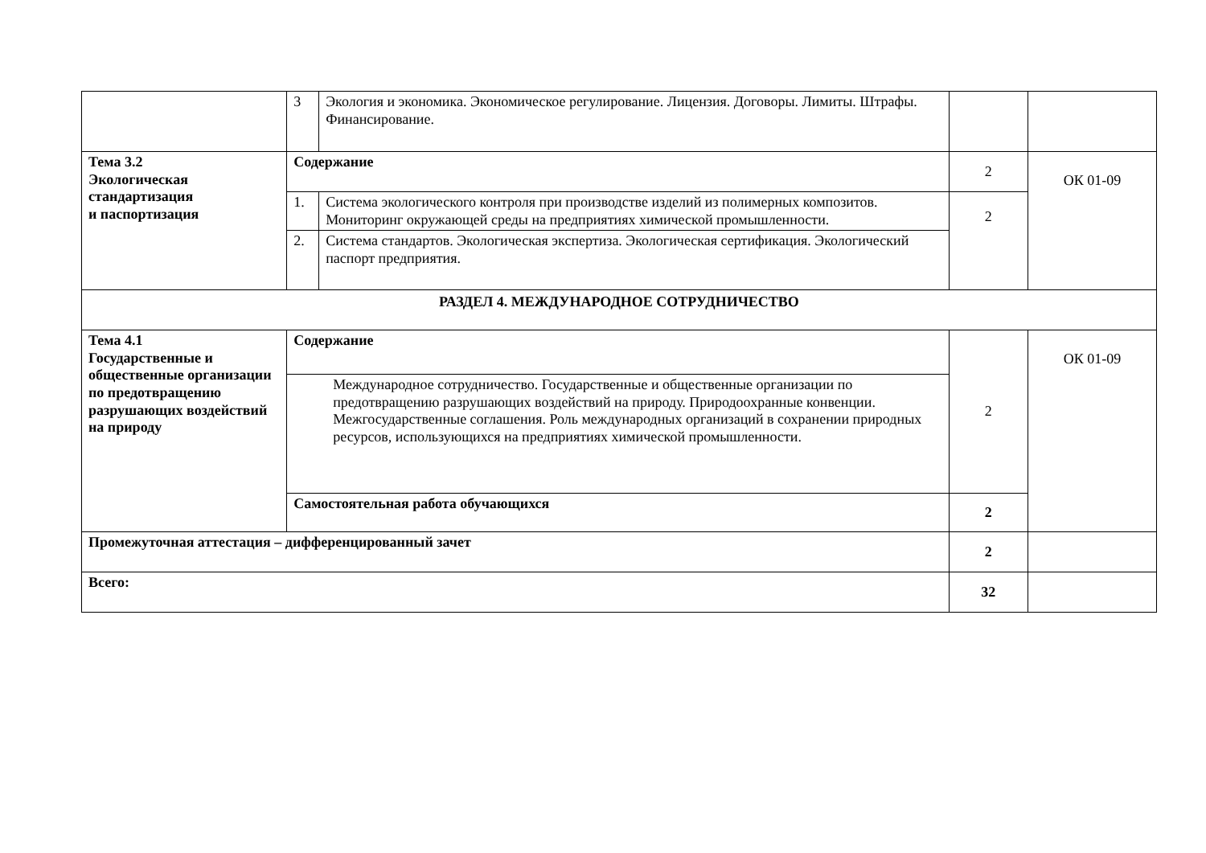| | 3 | Экология и экономика. Экономическое регулирование. Лицензия. Договоры. Лимиты. Штрафы. Финансирование. | | |
| Тема 3.2 Экологическая стандартизация и паспортизация | Содержание | | 2 | ОК 01-09 |
| | 1. | Система экологического контроля при производстве изделий из полимерных композитов. Мониторинг окружающей среды на предприятиях химической промышленности. | 2 | |
| | 2. | Система стандартов. Экологическая экспертиза. Экологическая сертификация. Экологический паспорт предприятия. | | |
| РАЗДЕЛ 4. МЕЖДУНАРОДНОЕ СОТРУДНИЧЕСТВО | | | | |
| Тема 4.1 Государственные и общественные организации по предотвращению разрушающих воздействий на природу | Содержание | | 2 | ОК 01-09 |
| | Международное сотрудничество. Государственные и общественные организации по предотвращению разрушающих воздействий на природу. Природоохранные конвенции. Межгосударственные соглашения. Роль международных организаций в сохранении природных ресурсов, использующихся на предприятиях химической промышленности. | | | |
| | Самостоятельная работа обучающихся | | 2 | |
| Промежуточная аттестация – дифференцированный зачет | | | 2 | |
| Всего: | | | 32 | |